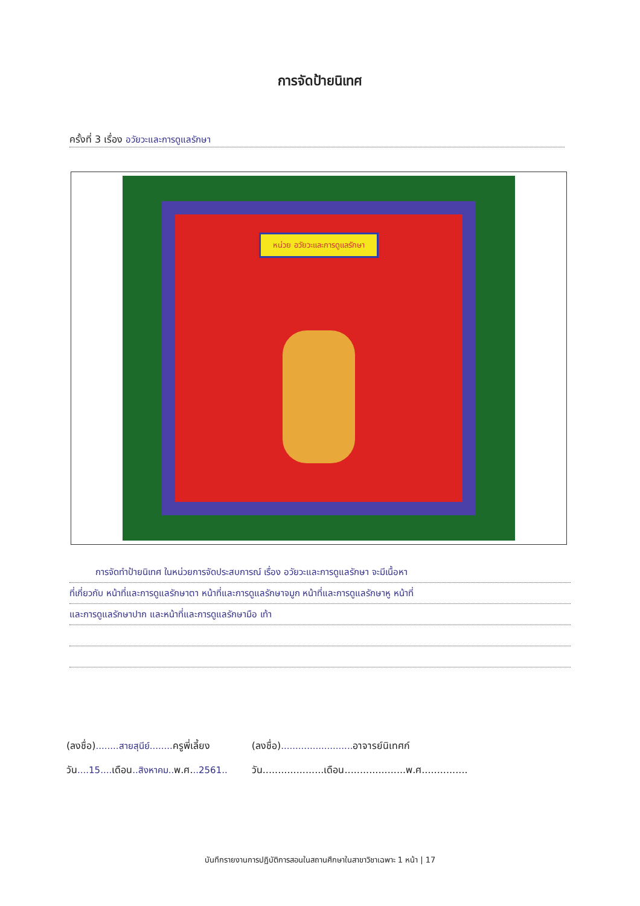การจัดป้ายนิเทศ
ครั้งที่ 3 เรื่อง อวัยวะและการดูแลรักษา
หน่วย อวัยวะและการดูแลรักษา
การจัดทำป้ายนิเทศ ในหน่วยการจัดประสบการณ์ เรื่อง อวัยวะและการดูแลรักษา จะมีเนื้อหา
ที่เกี่ยวกับ หน้าที่และการดูแลรักษาตา หน้าที่และการดูแลรักษาจมูก หน้าที่และการดูแลรักษาหู หน้าที่
และการดูแลรักษาปาก และหน้าที่และการดูแลรักษามือ เท้า
(ลงชื่อ)........สายสุนีย์........ ครูพี่เลี้ยง
วัน....15.... เดือน..สิงหาคม.. พ.ศ...2561..
(ลงชื่อ)......................... อาจารย์นิเทศก์
วัน....................เดือน....................พ.ศ...............
บันทึกรายงานการปฏิบัติการสอนในสถานศึกษาในสาขาวิชาเฉพาะ 1 หน้า | 17